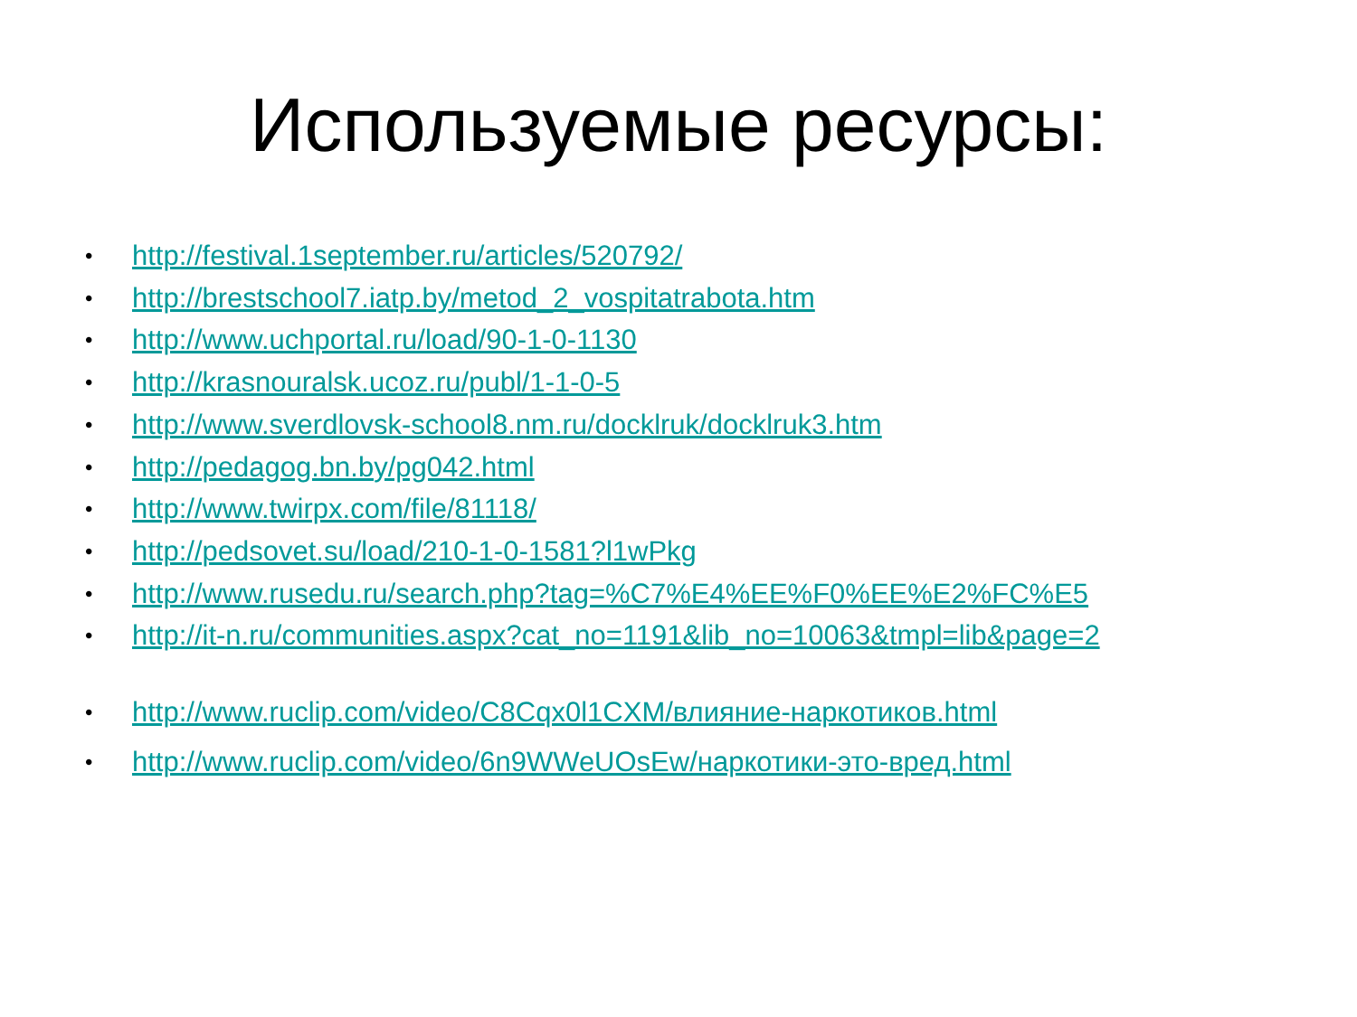Используемые ресурсы:
• http://festival.1september.ru/articles/520792/
• http://brestschool7.iatp.by/metod_2_vospitatrabota.htm
• http://www.uchportal.ru/load/90-1-0-1130
• http://krasnouralsk.ucoz.ru/publ/1-1-0-5
• http://www.sverdlovsk-school8.nm.ru/docklruk/docklruk3.htm
• http://pedagog.bn.by/pg042.html
• http://www.twirpx.com/file/81118/
• http://pedsovet.su/load/210-1-0-1581?l1wPkg
• http://www.rusedu.ru/search.php?tag=%C7%E4%EE%F0%EE%E2%FC%E5
• http://it-n.ru/communities.aspx?cat_no=1191&lib_no=10063&tmpl=lib&page=2
• http://www.ruclip.com/video/C8Cqx0l1CXM/влияние-наркотиков.html
• http://www.ruclip.com/video/6n9WWeUOsEw/наркотики-это-вред.html